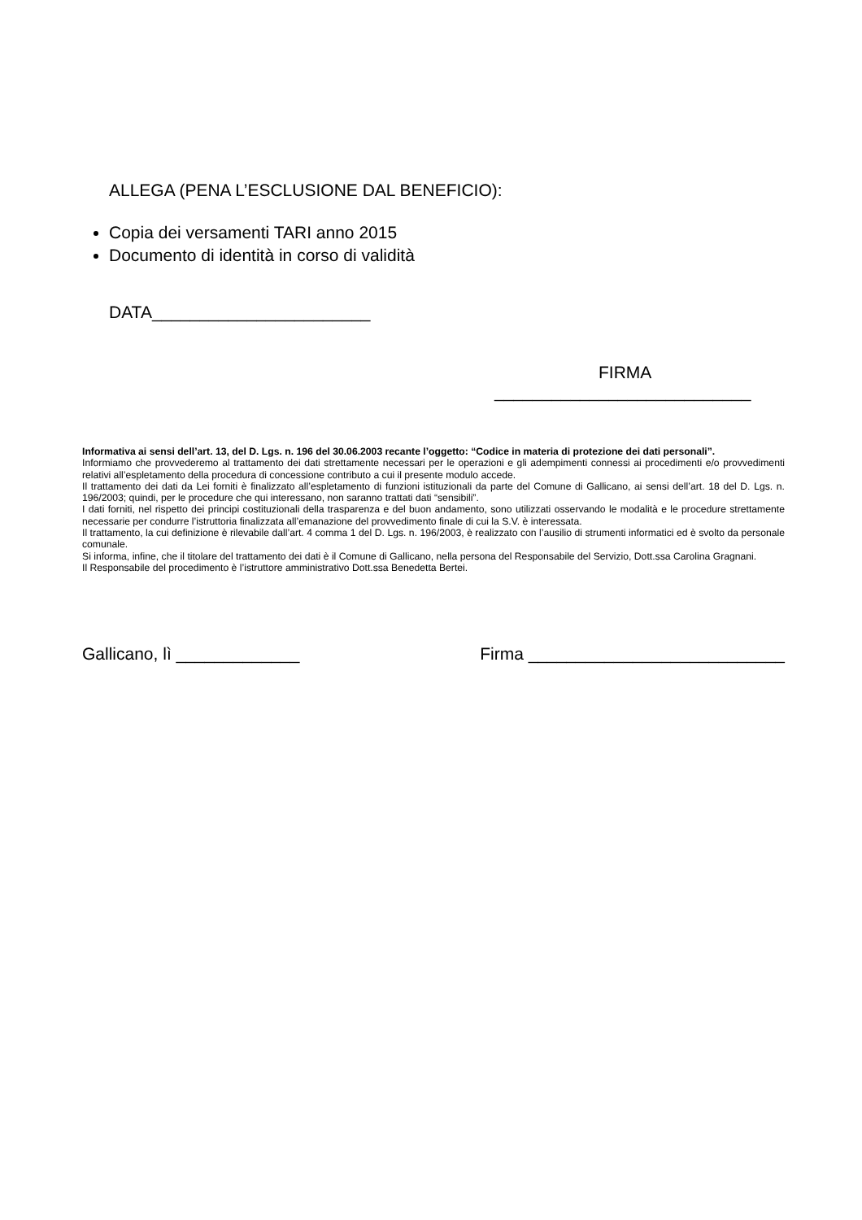ALLEGA (PENA L’ESCLUSIONE DAL BENEFICIO):
Copia dei versamenti TARI anno 2015
Documento di identità in corso di validità
DATA_______________________
FIRMA
___________________________
Informativa ai sensi dell’art. 13, del D. Lgs. n. 196 del 30.06.2003 recante l’oggetto: “Codice in materia di protezione dei dati personali”.
Informiamo che provvederemo al trattamento dei dati strettamente necessari per le operazioni e gli adempimenti connessi ai procedimenti e/o provvedimenti relativi all’espletamento della procedura di concessione contributo a cui il presente modulo accede.
Il trattamento dei dati da Lei forniti è finalizzato all’espletamento di funzioni istituzionali da parte del Comune di Gallicano, ai sensi dell’art. 18 del D. Lgs. n. 196/2003; quindi, per le procedure che qui interessano, non saranno trattati dati “sensibili”.
I dati forniti, nel rispetto dei principi costituzionali della trasparenza e del buon andamento, sono utilizzati osservando le modalità e le procedure strettamente necessarie per condurre l’istruttoria finalizzata all’emanazione del provvedimento finale di cui la S.V. è interessata.
Il trattamento, la cui definizione è rilevabile dall’art. 4 comma 1 del D. Lgs. n. 196/2003, è realizzato con l’ausilio di strumenti informatici ed è svolto da personale comunale.
Si informa, infine, che il titolare del trattamento dei dati è il Comune di Gallicano, nella persona del Responsabile del Servizio, Dott.ssa Carolina Gragnani.
Il Responsabile del procedimento è l’istruttore amministrativo Dott.ssa Benedetta Bertei.
Gallicano, lì _____________ Firma ___________________________